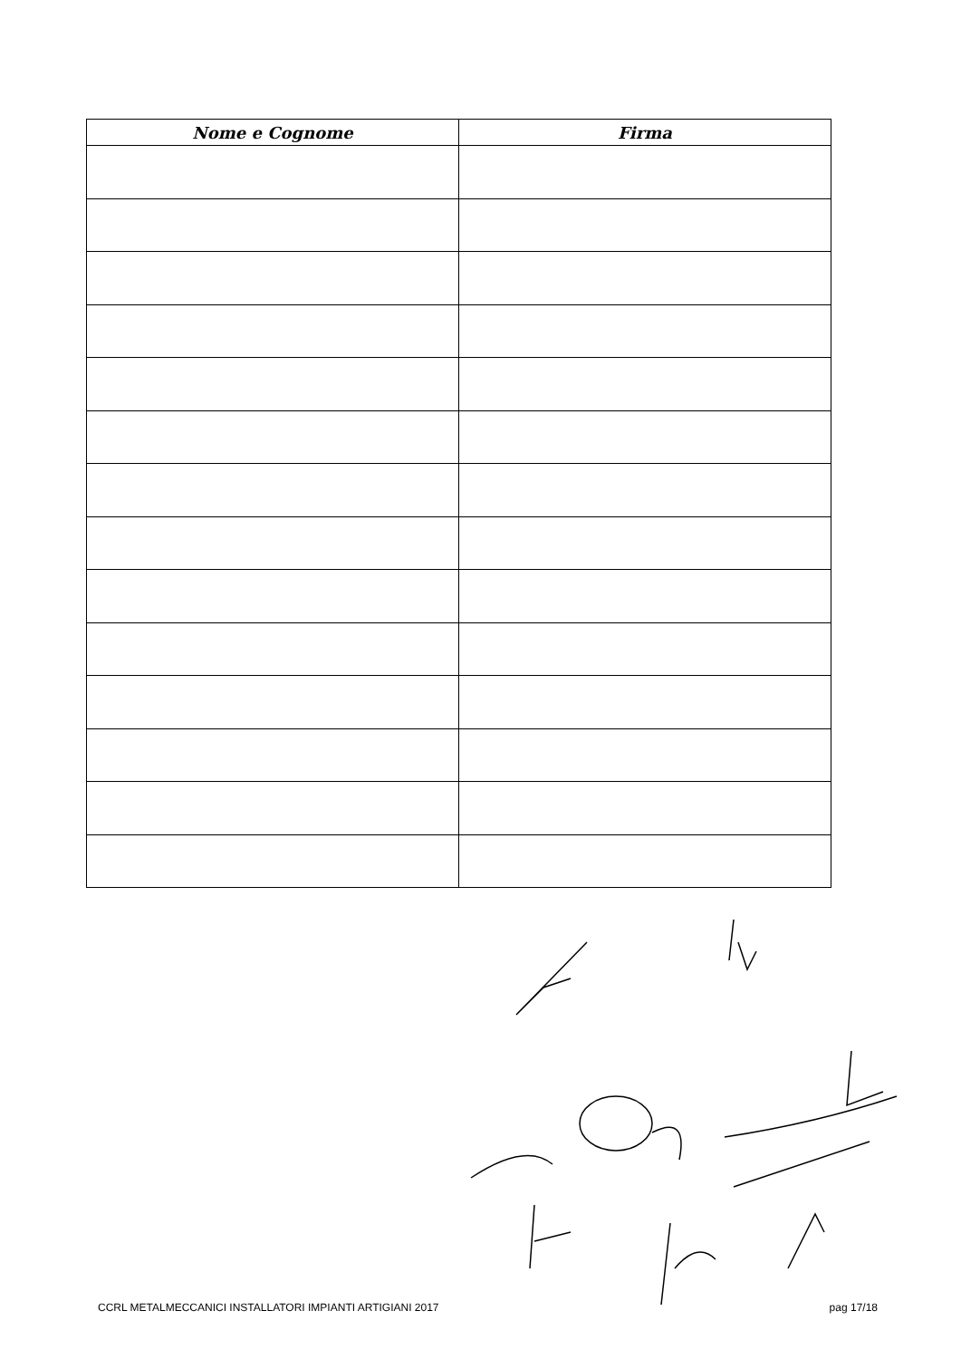| Nome e Cognome | Firma |
| --- | --- |
CCRL METALMECCANICI INSTALLATORI IMPIANTI ARTIGIANI 2017 pag 17/18